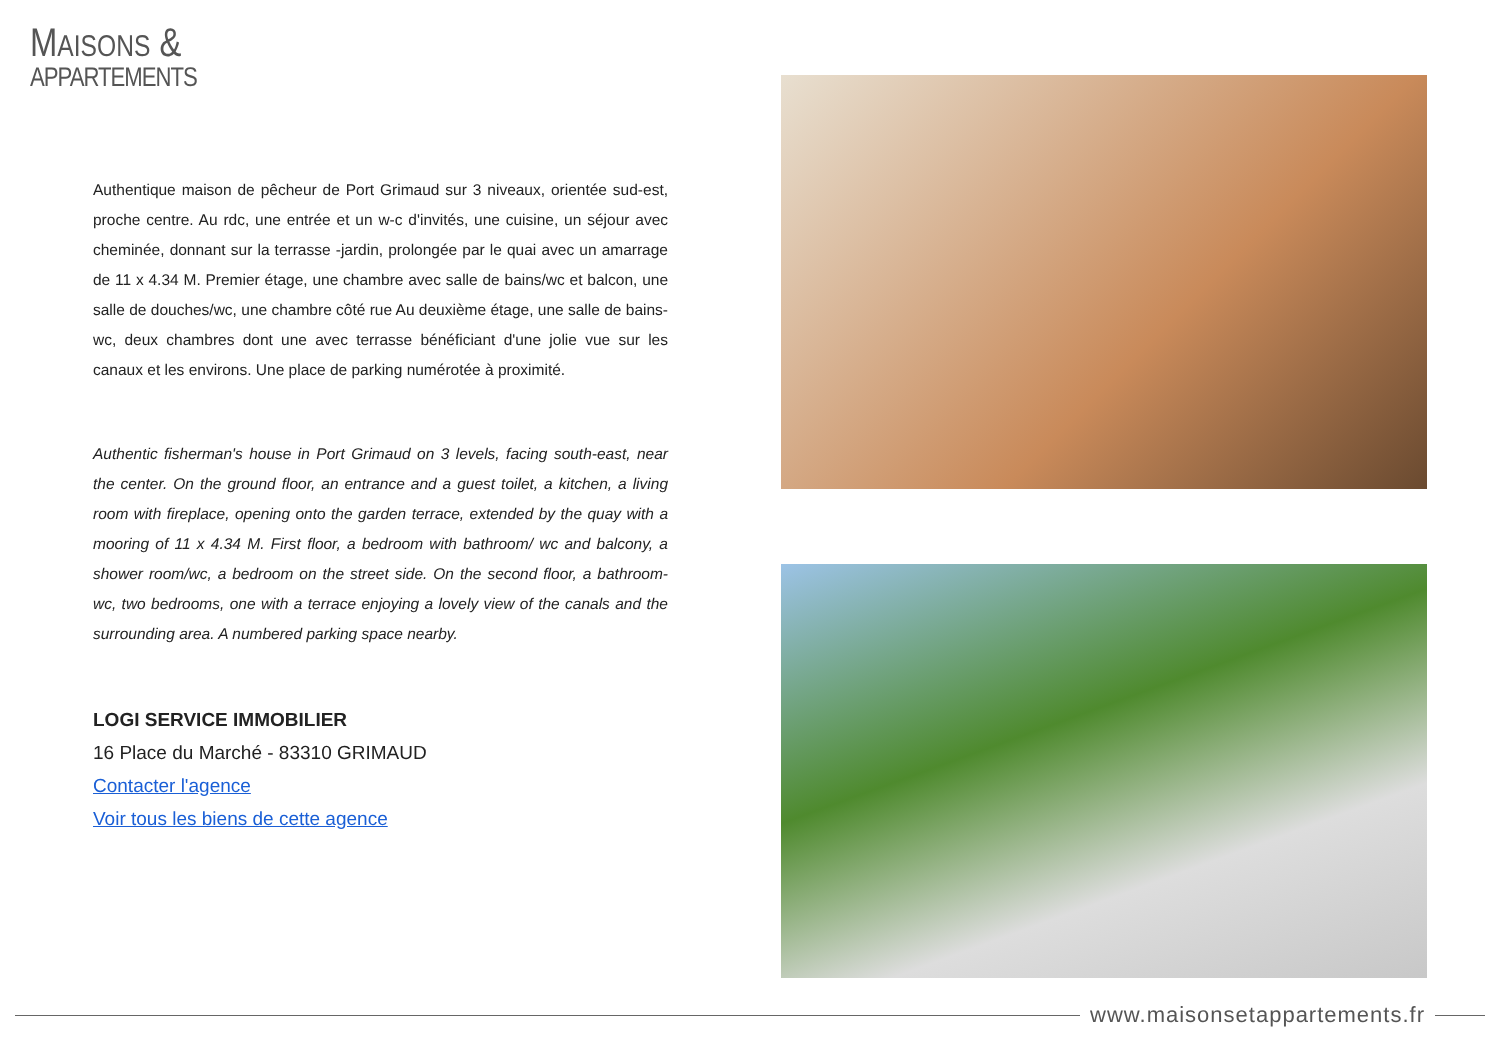MAISONS &
APPARTEMENTS
Authentique maison de pêcheur de Port Grimaud sur 3 niveaux, orientée sud-est, proche centre. Au rdc, une entrée et un w-c d'invités, une cuisine, un séjour avec cheminée, donnant sur la terrasse -jardin, prolongée par le quai avec un amarrage de 11 x 4.34 M. Premier étage, une chambre avec salle de bains/wc et balcon, une salle de douches/wc, une chambre côté rue Au deuxième étage, une salle de bains-wc, deux chambres dont une avec terrasse bénéficiant d'une jolie vue sur les canaux et les environs. Une place de parking numérotée à proximité.
Authentic fisherman's house in Port Grimaud on 3 levels, facing south-east, near the center. On the ground floor, an entrance and a guest toilet, a kitchen, a living room with fireplace, opening onto the garden terrace, extended by the quay with a mooring of 11 x 4.34 M. First floor, a bedroom with bathroom/ wc and balcony, a shower room/wc, a bedroom on the street side. On the second floor, a bathroom-wc, two bedrooms, one with a terrace enjoying a lovely view of the canals and the surrounding area. A numbered parking space nearby.
LOGI SERVICE IMMOBILIER
16 Place du Marché - 83310 GRIMAUD
Contacter l'agence
Voir tous les biens de cette agence
www.maisonsetappartements.fr